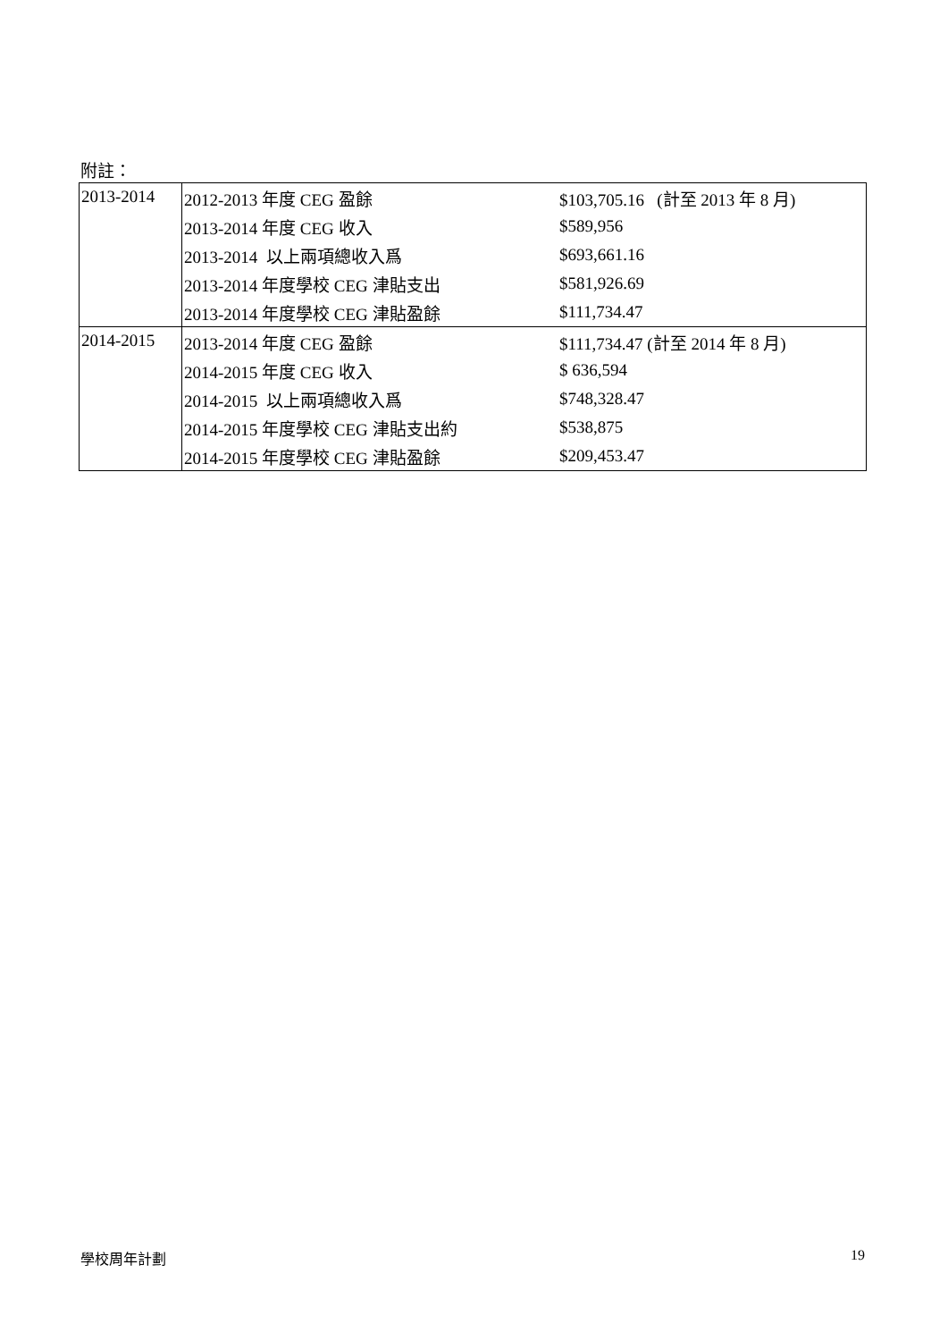附註：
| 2013-2014 | 2012-2013 年度 CEG 盈餘 | $103,705.16 (計至 2013 年 8 月) |
| | 2013-2014 年度 CEG 收入 | $589,956 |
| | 2013-2014 以上兩項總收入爲 | $693,661.16 |
| | 2013-2014 年度學校 CEG 津貼支出 | $581,926.69 |
| | 2013-2014 年度學校 CEG 津貼盈餘 | $111,734.47 |
| 2014-2015 | 2013-2014 年度 CEG 盈餘 | $111,734.47 (計至 2014 年 8 月) |
| | 2014-2015 年度 CEG 收入 | $ 636,594 |
| | 2014-2015 以上兩項總收入爲 | $748,328.47 |
| | 2014-2015 年度學校 CEG 津貼支出約 | $538,875 |
| | 2014-2015 年度學校 CEG 津貼盈餘 | $209,453.47 |
學校周年計劃 19